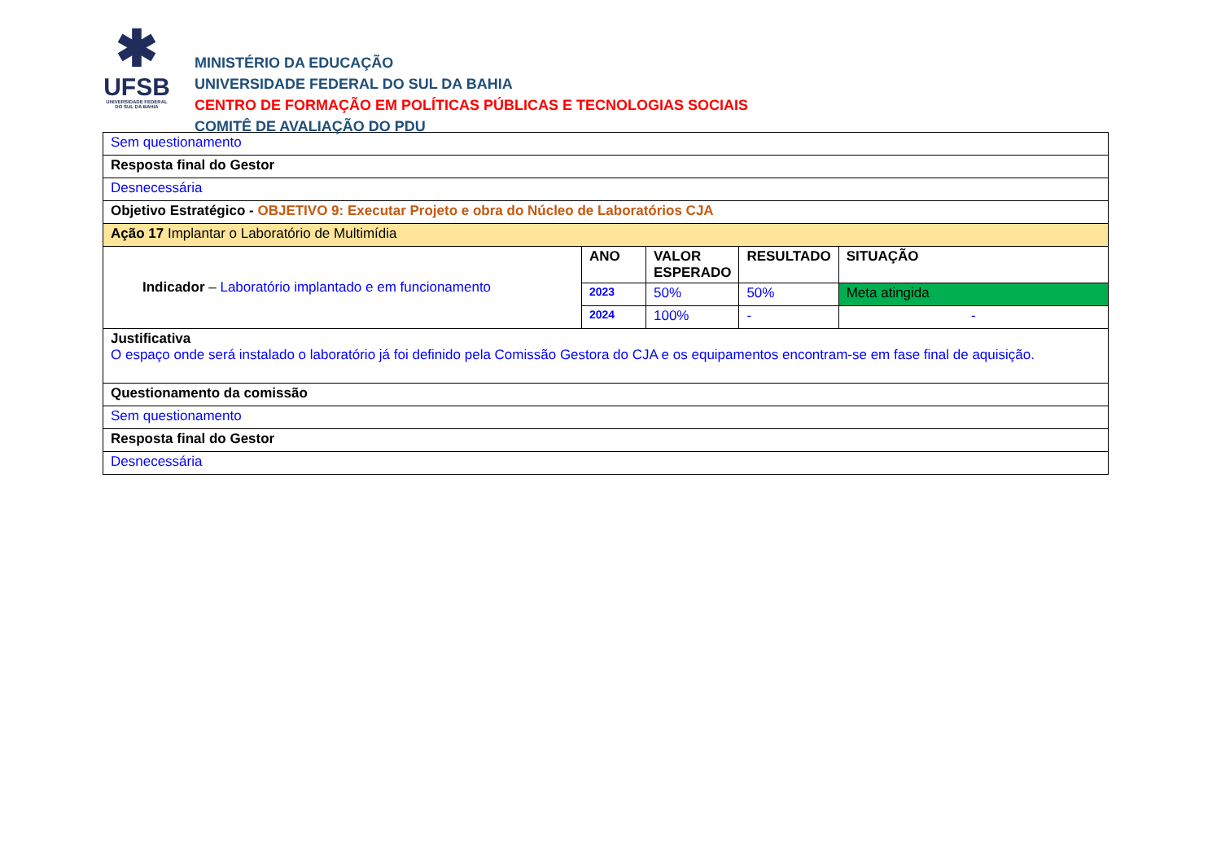✱
UFSB
UNIVERSIDADE FEDERAL DO SUL DA BAHIA
MINISTÉRIO DA EDUCAÇÃO
UNIVERSIDADE FEDERAL DO SUL DA BAHIA
CENTRO DE FORMAÇÃO EM POLÍTICAS PÚBLICAS E TECNOLOGIAS SOCIAIS
COMITÊ DE AVALIAÇÃO DO PDU
| Sem questionamento | | | | |
| Resposta final do Gestor | | | | |
| Desnecessária | | | | |
| Objetivo Estratégico - OBJETIVO 9: Executar Projeto e obra do Núcleo de Laboratórios CJA | | | | |
| Ação 17 Implantar o Laboratório de Multimídia | | | | |
| Indicador – Laboratório implantado e em funcionamento | ANO | VALOR ESPERADO | RESULTADO | SITUAÇÃO |
| | 2023 | 50% | 50% | Meta atingida |
| | 2024 | 100% | - | - |
| Justificativa O espaço onde será instalado o laboratório já foi definido pela Comissão Gestora do CJA e os equipamentos encontram-se em fase final de aquisição. | | | | |
| Questionamento da comissão | | | | |
| Sem questionamento | | | | |
| Resposta final do Gestor | | | | |
| Desnecessária | | | | |